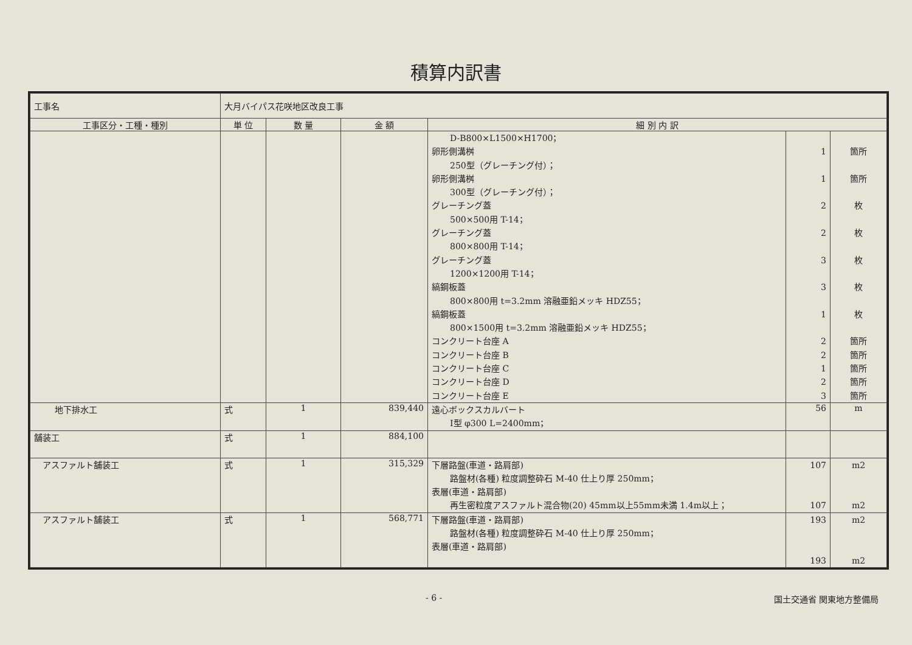積算内訳書
| 工事名 | 大月バイパス花咲地区改良工事 | | | | | |
| 工事区分・工種・種別 | 単 位 | 数 量 | 金 額 | 細 別 内 訳 | | |
| | | | | D-B800×L1500×H1700； 卵形側溝桝 250型（グレーチング付）； 卵形側溝桝 300型（グレーチング付）； グレーチング蓋 500×500用 T-14； グレーチング蓋 800×800用 T-14； グレーチング蓋 1200×1200用 T-14； 縞鋼板蓋 800×800用 t=3.2mm 溶融亜鉛メッキ HDZ55； 縞鋼板蓋 800×1500用 t=3.2mm 溶融亜鉛メッキ HDZ55； コンクリート台座 A コンクリート台座 B コンクリート台座 C コンクリート台座 D コンクリート台座 E | 1 1 2 2 3 3 1 2 2 1 2 3 | 箇所 箇所 枚 枚 枚 枚 枚 箇所 箇所 箇所 箇所 箇所 |
| 地下排水工 | 式 | 1 | 839,440 | 遠心ボックスカルバート I型 φ300 L=2400mm； | 56 | m |
| 舗装工 | 式 | 1 | 884,100 | | | |
| アスファルト舗装工 | 式 | 1 | 315,329 | 下層路盤(車道・路肩部) 路盤材(各種) 粒度調整砕石 M-40 仕上り厚 250mm； 表層(車道・路肩部) 再生密粒度アスファルト混合物(20) 45mm以上55mm未満 1.4m以上； | 107 107 | m2 m2 |
| アスファルト舗装工 | 式 | 1 | 568,771 | 下層路盤(車道・路肩部) 路盤材(各種) 粒度調整砕石 M-40 仕上り厚 250mm； 表層(車道・路肩部) | 193 193 | m2 m2 |
- 6 - 国土交通省 関東地方整備局